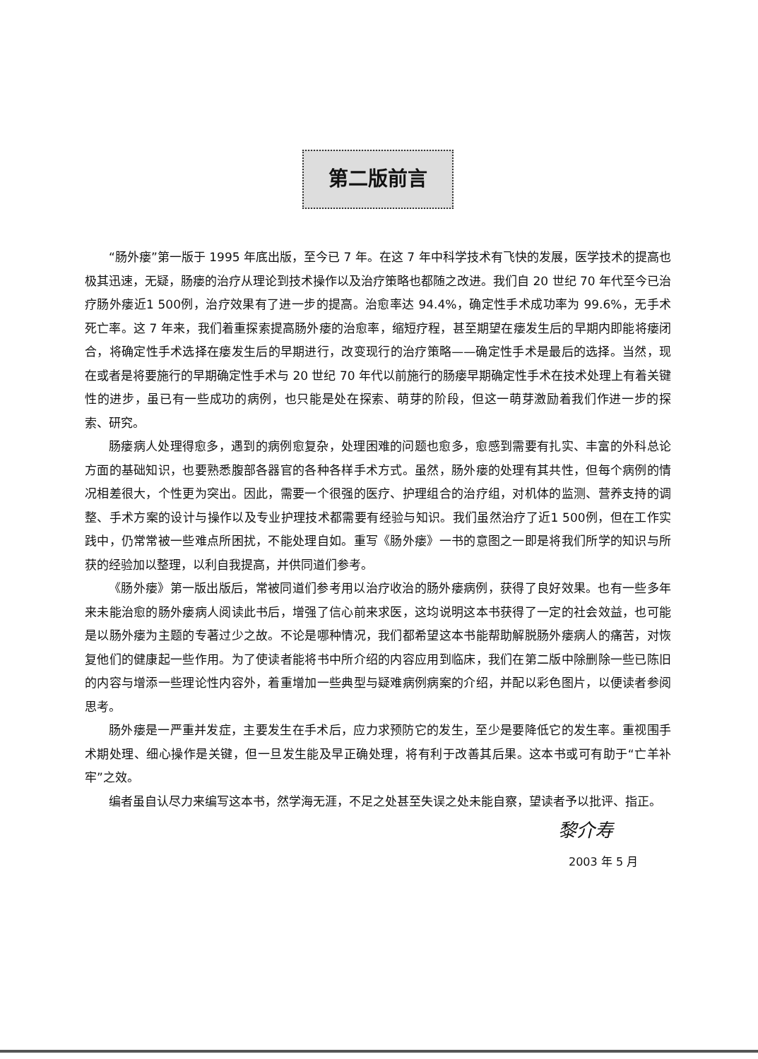第二版前言
“肠外瘘”第一版于 1995 年底出版，至今已 7 年。在这 7 年中科学技术有飞快的发展，医学技术的提高也极其迅速，无疑，肠瘘的治疗从理论到技术操作以及治疗策略也都随之改进。我们自 20 世纪 70 年代至今已治疗肠外瘘近1 500例，治疗效果有了进一步的提高。治愈率达 94.4%，确定性手术成功率为 99.6%，无手术死亡率。这 7 年来，我们着重探索提高肠外瘘的治愈率，缩短疗程，甚至期望在瘘发生后的早期内即能将瘘闭合，将确定性手术选择在瘘发生后的早期进行，改变现行的治疗策略——确定性手术是最后的选择。当然，现在或者是将要施行的早期确定性手术与 20 世纪 70 年代以前施行的肠瘘早期确定性手术在技术处理上有着关键性的进步，虽已有一些成功的病例，也只能是处在探索、萌芽的阶段，但这一萌芽激励着我们作进一步的探索、研究。
肠瘘病人处理得愈多，遇到的病例愈复杂，处理困难的问题也愈多，愈感到需要有扎实、丰富的外科总论方面的基础知识，也要熟悉腹部各器官的各种各样手术方式。虽然，肠外瘘的处理有其共性，但每个病例的情况相差很大，个性更为突出。因此，需要一个很强的医疗、护理组合的治疗组，对机体的监测、营养支持的调整、手术方案的设计与操作以及专业护理技术都需要有经验与知识。我们虽然治疗了近1 500例，但在工作实践中，仍常常被一些难点所困扰，不能处理自如。重写《肠外瘘》一书的意图之一即是将我们所学的知识与所获的经验加以整理，以利自我提高，并供同道们参考。
《肠外瘘》第一版出版后，常被同道们参考用以治疗收治的肠外瘘病例，获得了良好效果。也有一些多年来未能治愈的肠外瘘病人阅读此书后，增强了信心前来求医，这均说明这本书获得了一定的社会效益，也可能是以肠外瘘为主题的专著过少之故。不论是哪种情况，我们都希望这本书能帮助解脱肠外瘘病人的痛苦，对恢复他们的健康起一些作用。为了使读者能将书中所介绍的内容应用到临床，我们在第二版中除删除一些已陈旧的内容与增添一些理论性内容外，着重增加一些典型与疑难病例病案的介绍，并配以彩色图片，以便读者参阅思考。
肠外瘘是一严重并发症，主要发生在手术后，应力求预防它的发生，至少是要降低它的发生率。重视围手术期处理、细心操作是关键，但一旦发生能及早正确处理，将有利于改善其后果。这本书或可有助于“亡羊补牢”之效。
编者虽自认尽力来编写这本书，然学海无涯，不足之处甚至失误之处未能自察，望读者予以批评、指正。
黎介寿
2003 年 5 月